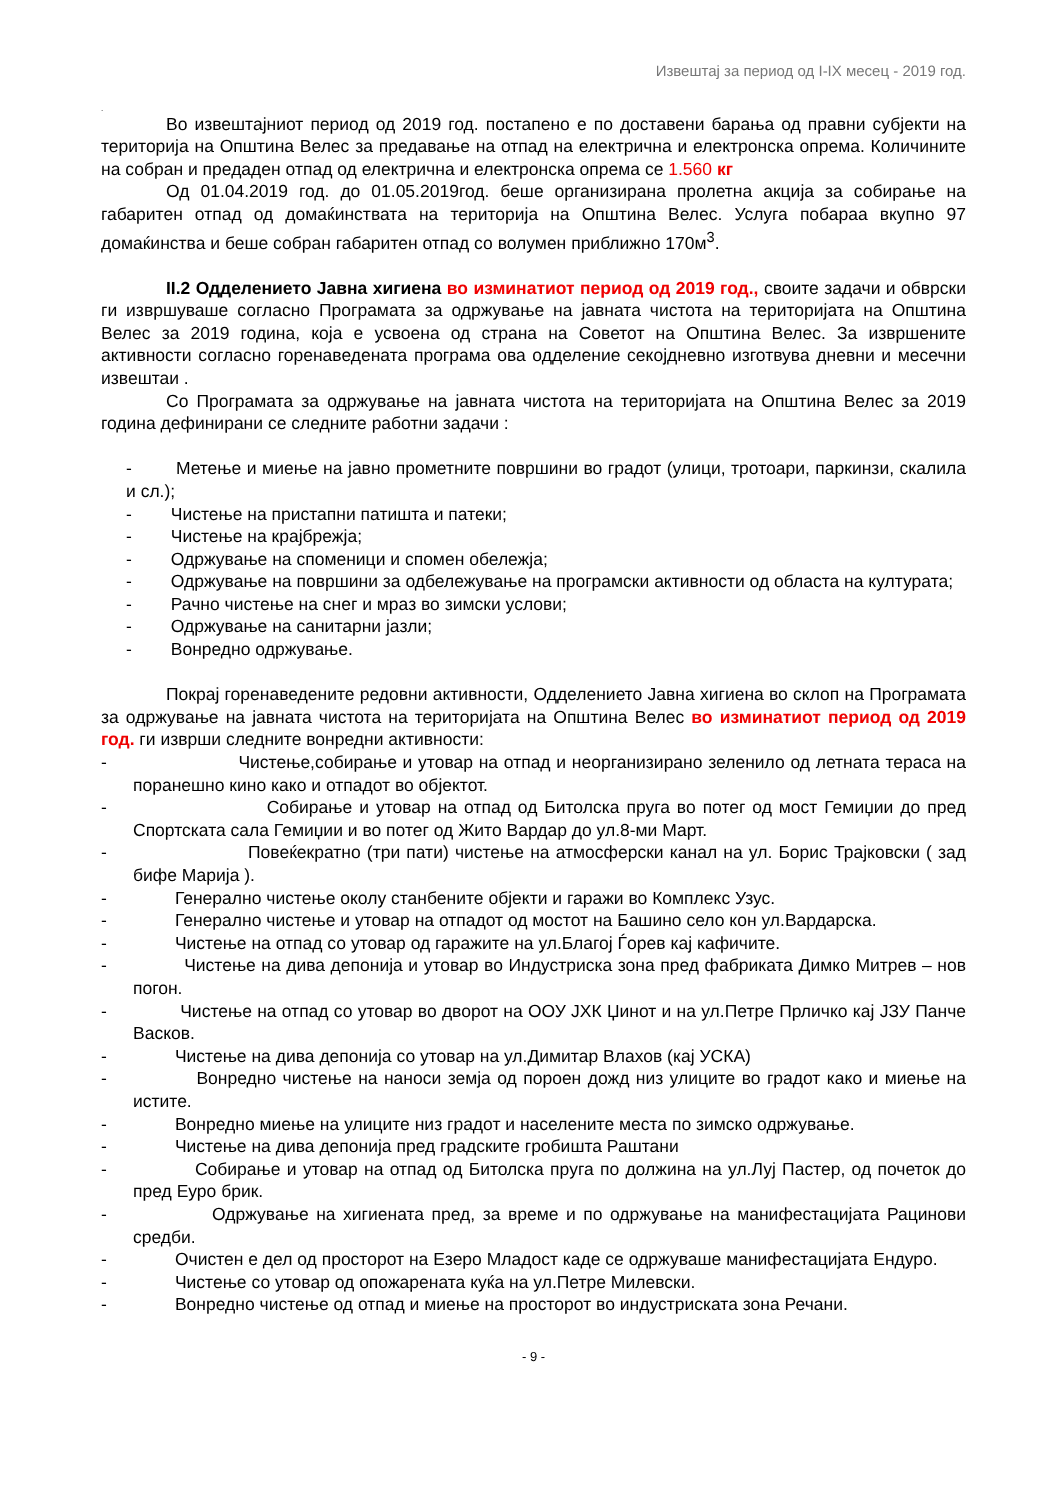Извештај за период од I-IX месец - 2019 год.
.
Во извештајниот период од 2019 год. постапено е по доставени барања од правни субјекти на територија на Општина Велес за предавање на отпад на електрична и електронска опрема. Количините на собран и предаден отпад од електрична и електронска опрема се 1.560 кг
Од 01.04.2019 год. до 01.05.2019год. беше организирана пролетна акција за собирање на габаритен отпад од домаќинствата на територија на Општина Велес. Услуга побараа вкупно 97 домаќинства и беше собран габаритен отпад со волумен приближно 170м<sup>3</sup>.
II.2 Одделението Јавна хигиена во изминатиот период од 2019 год., своите задачи и обврски ги извршуваше согласно Програмата за одржување на јавната чистота на територијата на Општина Велес за 2019 година, која е усвоена од страна на Советот на Општина Велес. За извршените активности согласно горенаведената програма ова одделение секојдневно изготвува дневни и месечни извештаи .
Со Програмата за одржување на јавната чистота на територијата на Општина Велес за 2019 година дефинирани се следните работни задачи :
- Метење и миење на јавно прометните површини во градот (улици, тротоари, паркинзи, скалила и сл.);
- Чистење на пристапни патишта и патеки;
- Чистење на крајбрежја;
- Одржување на споменици и спомен обележја;
- Одржување на површини за одбележување на програмски активности од областа на културата;
- Рачно чистење на снег и мраз во зимски услови;
- Одржување на санитарни јазли;
- Вонредно одржување.
Покрај горенаведените редовни активности, Одделението Јавна хигиена во склоп на Програмата за одржување на јавната чистота на територијата на Општина Велес во изминатиот период од 2019 год. ги изврши следните вонредни активности:
- Чистење,собирање и утовар на отпад и неорганизирано зеленило од летната тераса на поранешно кино како и отпадот во објектот.
- Собирање и утовар на отпад од Битолска пруга во потег од мост Гемиџии до пред Спортската сала Гемиџии и во потег од Жито Вардар до ул.8-ми Март.
- Повеќекратно (три пати) чистење на атмосферски канал на ул. Борис Трајковски ( зад бифе Марија ).
- Генерално чистење околу станбените објекти и гаражи во Комплекс Узус.
- Генерално чистење и утовар на отпадот од мостот на Башино село кон ул.Вардарска.
- Чистење на отпад со утовар од гаражите на ул.Благој Ѓорев кај кафичите.
- Чистење на дива депонија и утовар во Индустриска зона пред фабриката Димко Митрев – нов погон.
- Чистење на отпад со утовар во дворот на ООУ ЈХК Џинот и на ул.Петре Прличко кај ЈЗУ Панче Васков.
- Чистење на дива депонија со утовар на ул.Димитар Влахов (кај УСКА)
- Вонредно чистење на наноси земја од пороен дожд низ улиците во градот како и миење на истите.
- Вонредно миење на улиците низ градот и населените места по зимско одржување.
- Чистење на дива депонија пред градските гробишта Раштани
- Собирање и утовар на отпад од Битолска пруга по должина на ул.Луј Пастер, од почеток до пред Еуро брик.
- Одржување на хигиената пред, за време и по одржување на манифестацијата Рацинови средби.
- Очистен е дел од просторот на Езеро Младост каде се одржуваше манифестацијата Ендуро.
- Чистење со утовар од опожарената куќа на ул.Петре Милевски.
- Вонредно чистење од отпад и миење на просторот во индустриската зона Речани.
- 9 -